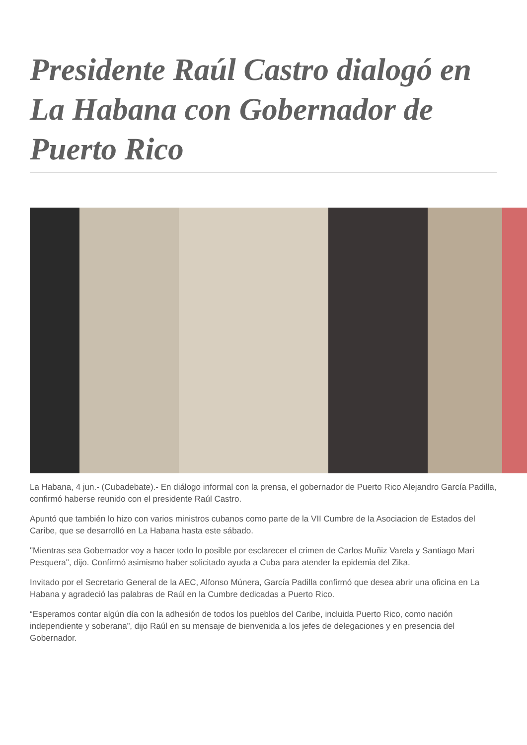Presidente Raúl Castro dialogó en La Habana con Gobernador de Puerto Rico
La Habana, 4 jun.- (Cubadebate).- En diálogo informal con la prensa, el gobernador de Puerto Rico Alejandro García Padilla, confirmó haberse reunido con el presidente Raúl Castro.
Apuntó que también lo hizo con varios ministros cubanos como parte de la VII Cumbre de la Asociacion de Estados del Caribe, que se desarrolló en La Habana hasta este sábado.
"Mientras sea Gobernador voy a hacer todo lo posible por esclarecer el crimen de Carlos Muñiz Varela y Santiago Mari Pesquera", dijo. Confirmó asimismo haber solicitado ayuda a Cuba para atender la epidemia del Zika.
Invitado por el Secretario General de la AEC, Alfonso Múnera, García Padilla confirmó que desea abrir una oficina en La Habana y agradeció las palabras de Raúl en la Cumbre dedicadas a Puerto Rico.
“Esperamos contar algún día con la adhesión de todos los pueblos del Caribe, incluida Puerto Rico, como nación independiente y soberana”, dijo Raúl en su mensaje de bienvenida a los jefes de delegaciones y en presencia del Gobernador.